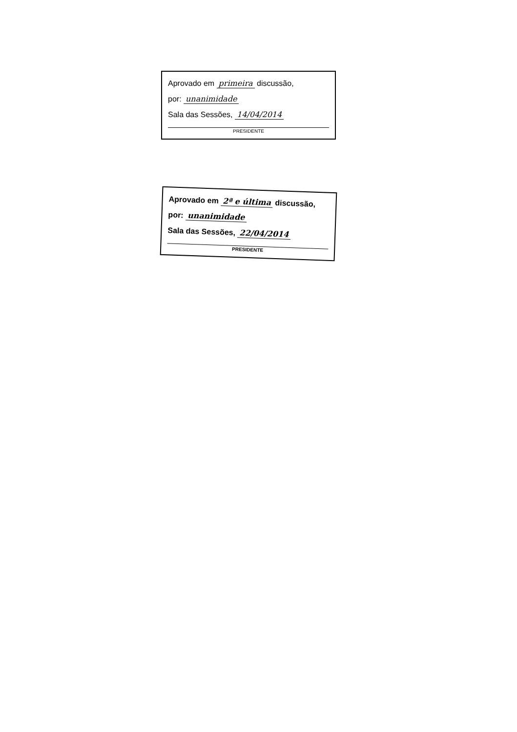Aprovado em primeira discussão,
por: unanimidade
Sala das Sessões, 14/04/2014
PRESIDENTE
Aprovado em 2ª e última discussão,
por: unanimidade
Sala das Sessões, 22/04/2014
PRESIDENTE